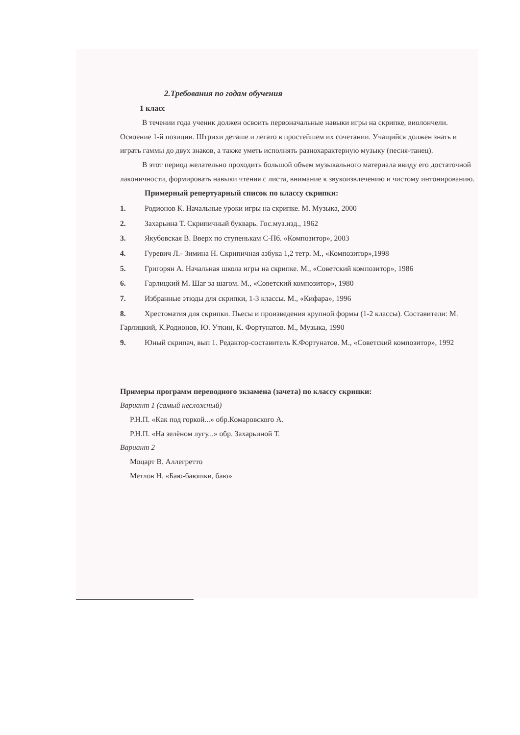2.Требования по годам обучения
1 класс
В течении года ученик должен освоить первоначальные навыки игры на скрипке, виолончели. Освоение 1-й позиции. Штрихи деташе и легато в простейшем их сочетании. Учащийся должен знать и играть гаммы до двух знаков, а также уметь исполнять разнохарактерную музыку (песня-танец).
В этот период желательно проходить большой объем музыкального материала ввиду его достаточной лаконичности, формировать навыки чтения с листа, внимание к звукоизвлечению и чистому интонированию.
Примерный репертуарный список по классу скрипки:
1. Родионов К. Начальные уроки игры на скрипке. М. Музыка, 2000
2. Захарьина Т. Скрипичный букварь. Гос.муз.изд., 1962
3. Якубовская В. Вверх по ступенькам С-Пб. «Композитор», 2003
4. Гуревич Л.- Зимина Н. Скрипичная азбука 1,2 тетр. М., «Композитор»,1998
5. Григорян А. Начальная школа игры на скрипке. М., «Советский композитор», 1986
6. Гарлицкий М. Шаг за шагом. М., «Советский композитор», 1980
7. Избранные этюды для скрипки, 1-3 классы. М., «Кифара», 1996
8. Хрестоматия для скрипки. Пьесы и произведения крупной формы (1-2 классы). Составители: М. Гарлицкий, К.Родионов, Ю. Уткин, К. Фортунатов. М., Музыка, 1990
9. Юный скрипач, вып 1. Редактор-составитель К.Фортунатов. М., «Советский композитор», 1992
Примеры программ переводного экзамена (зачета) по классу скрипки:
Вариант 1 (самый несложный)
Р.Н.П. «Как под горкой...» обр.Комаровского А.
Р.Н.П. «На зелёном лугу...» обр. Захарьиной Т.
Вариант 2
Моцарт В. Аллегретто
Метлов Н. «Баю-баюшки, баю»